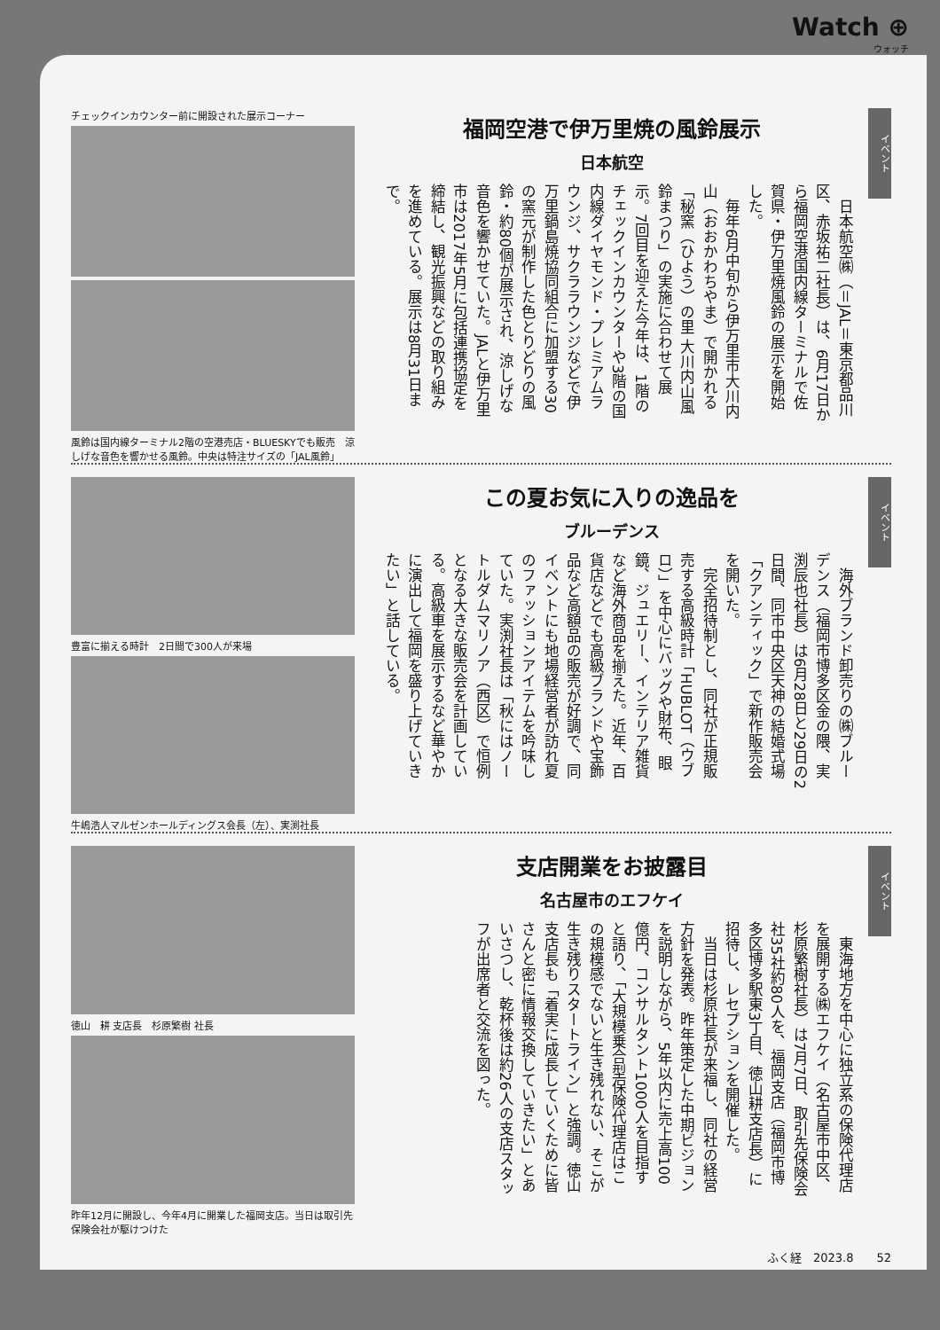Watch ⊕
ウォッチ
イベント
福岡空港で伊万里焼の風鈴展示
日本航空
　日本航空㈱（＝JAL＝東京都品川区、赤坂祐二社長）は、6月17日から福岡空港国内線ターミナルで佐賀県・伊万里焼風鈴の展示を開始した。
　毎年6月中旬から伊万里市大川内山（おおかわちやま）で開かれる「秘窯（ひよう）の里 大川内山風鈴まつり」の実施に合わせて展示。7回目を迎えた今年は、1階のチェックインカウンターや3階の国内線ダイヤモンド・プレミアムラウンジ、サクララウンジなどで伊万里鍋島焼協同組合に加盟する30の窯元が制作した色とりどりの風鈴・約80個が展示され、涼しげな音色を響かせていた。JALと伊万里市は2017年5月に包括連携協定を締結し、観光振興などの取り組みを進めている。展示は8月31日まで。
チェックインカウンター前に開設された展示コーナー
風鈴は国内線ターミナル2階の空港売店・BLUESKYでも販売　涼しげな音色を響かせる風鈴。中央は特注サイズの「JAL風鈴」
イベント
この夏お気に入りの逸品を
ブルーデンス
　海外ブランド卸売りの㈱ブルーデンス（福岡市博多区金の隈、実渕辰也社長）は6月28日と29日の2日間、同市中央区天神の結婚式場「クアンティック」で新作販売会を開いた。
　完全招待制とし、同社が正規販売する高級時計「HUBLOT（ウブロ）」を中心にバッグや財布、眼鏡、ジュエリー、インテリア雑貨など海外商品を揃えた。近年、百貨店などでも高級ブランドや宝飾品など高額品の販売が好調で、同イベントにも地場経営者が訪れ夏のファッションアイテムを吟味していた。実渕社長は「秋にはノートルダムマリノア（西区）で恒例となる大きな販売会を計画している。高級車を展示するなど華やかに演出して福岡を盛り上げていきたい」と話している。
豊富に揃える時計　2日間で300人が来場
牛嶋浩人マルゼンホールディングス会長（左）、実渕社長
イベント
支店開業をお披露目
名古屋市のエフケイ
　東海地方を中心に独立系の保険代理店を展開する㈱エフケイ（名古屋市中区、杉原繁樹社長）は7月7日、取引先保険会社35社約80人を、福岡支店（福岡市博多区博多駅東3丁目、徳山耕支店長）に招待し、レセプションを開催した。
　当日は杉原社長が来福し、同社の経営方針を発表。昨年策定した中期ビジョンを説明しながら、5年以内に売上高100億円、コンサルタント1000人を目指すと語り、「大規模乗合型保険代理店はこの規模感でないと生き残れない、そこが生き残りスタートライン」と強調。徳山支店長も「着実に成長していくために皆さんと密に情報交換していきたい」とあいさつし、乾杯後は約26人の支店スタッフが出席者と交流を図った。
徳山　耕 支店長　杉原繁樹 社長
昨年12月に開設し、今年4月に開業した福岡支店。当日は取引先保険会社が駆けつけた
ふく経　2023.8　　52